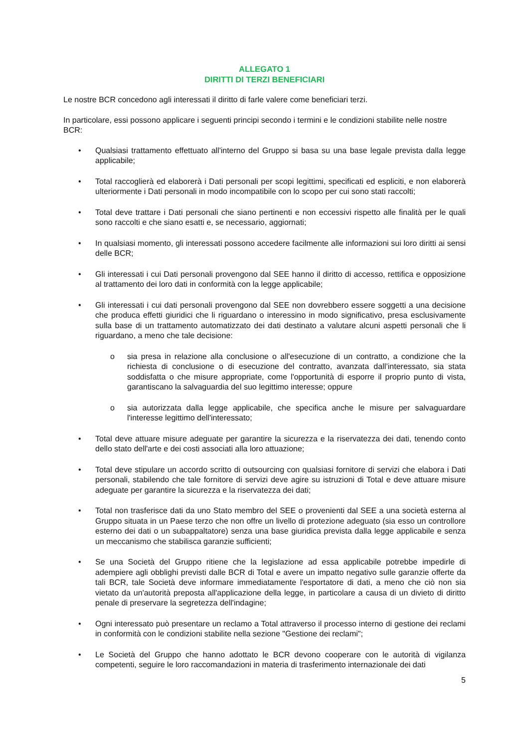ALLEGATO 1
DIRITTI DI TERZI BENEFICIARI
Le nostre BCR concedono agli interessati il diritto di farle valere come beneficiari terzi.
In particolare, essi possono applicare i seguenti principi secondo i termini e le condizioni stabilite nelle nostre BCR:
• Qualsiasi trattamento effettuato all'interno del Gruppo si basa su una base legale prevista dalla legge applicabile;
• Total raccoglierà ed elaborerà i Dati personali per scopi legittimi, specificati ed espliciti, e non elaborerà ulteriormente i Dati personali in modo incompatibile con lo scopo per cui sono stati raccolti;
• Total deve trattare i Dati personali che siano pertinenti e non eccessivi rispetto alle finalità per le quali sono raccolti e che siano esatti e, se necessario, aggiornati;
• In qualsiasi momento, gli interessati possono accedere facilmente alle informazioni sui loro diritti ai sensi delle BCR;
• Gli interessati i cui Dati personali provengono dal SEE hanno il diritto di accesso, rettifica e opposizione al trattamento dei loro dati in conformità con la legge applicabile;
• Gli interessati i cui dati personali provengono dal SEE non dovrebbero essere soggetti a una decisione che produca effetti giuridici che li riguardano o interessino in modo significativo, presa esclusivamente sulla base di un trattamento automatizzato dei dati destinato a valutare alcuni aspetti personali che li riguardano, a meno che tale decisione:
o sia presa in relazione alla conclusione o all'esecuzione di un contratto, a condizione che la richiesta di conclusione o di esecuzione del contratto, avanzata dall’interessato, sia stata soddisfatta o che misure appropriate, come l'opportunità di esporre il proprio punto di vista, garantiscano la salvaguardia del suo legittimo interesse; oppure
o sia autorizzata dalla legge applicabile, che specifica anche le misure per salvaguardare l'interesse legittimo dell'interessato;
• Total deve attuare misure adeguate per garantire la sicurezza e la riservatezza dei dati, tenendo conto dello stato dell'arte e dei costi associati alla loro attuazione;
• Total deve stipulare un accordo scritto di outsourcing con qualsiasi fornitore di servizi che elabora i Dati personali, stabilendo che tale fornitore di servizi deve agire su istruzioni di Total e deve attuare misure adeguate per garantire la sicurezza e la riservatezza dei dati;
• Total non trasferisce dati da uno Stato membro del SEE o provenienti dal SEE a una società esterna al Gruppo situata in un Paese terzo che non offre un livello di protezione adeguato (sia esso un controllore esterno dei dati o un subappaltatore) senza una base giuridica prevista dalla legge applicabile e senza un meccanismo che stabilisca garanzie sufficienti;
• Se una Società del Gruppo ritiene che la legislazione ad essa applicabile potrebbe impedirle di adempiere agli obblighi previsti dalle BCR di Total e avere un impatto negativo sulle garanzie offerte da tali BCR, tale Società deve informare immediatamente l'esportatore di dati, a meno che ciò non sia vietato da un'autorità preposta all'applicazione della legge, in particolare a causa di un divieto di diritto penale di preservare la segretezza dell'indagine;
• Ogni interessato può presentare un reclamo a Total attraverso il processo interno di gestione dei reclami in conformità con le condizioni stabilite nella sezione "Gestione dei reclami";
• Le Società del Gruppo che hanno adottato le BCR devono cooperare con le autorità di vigilanza competenti, seguire le loro raccomandazioni in materia di trasferimento internazionale dei dati
5